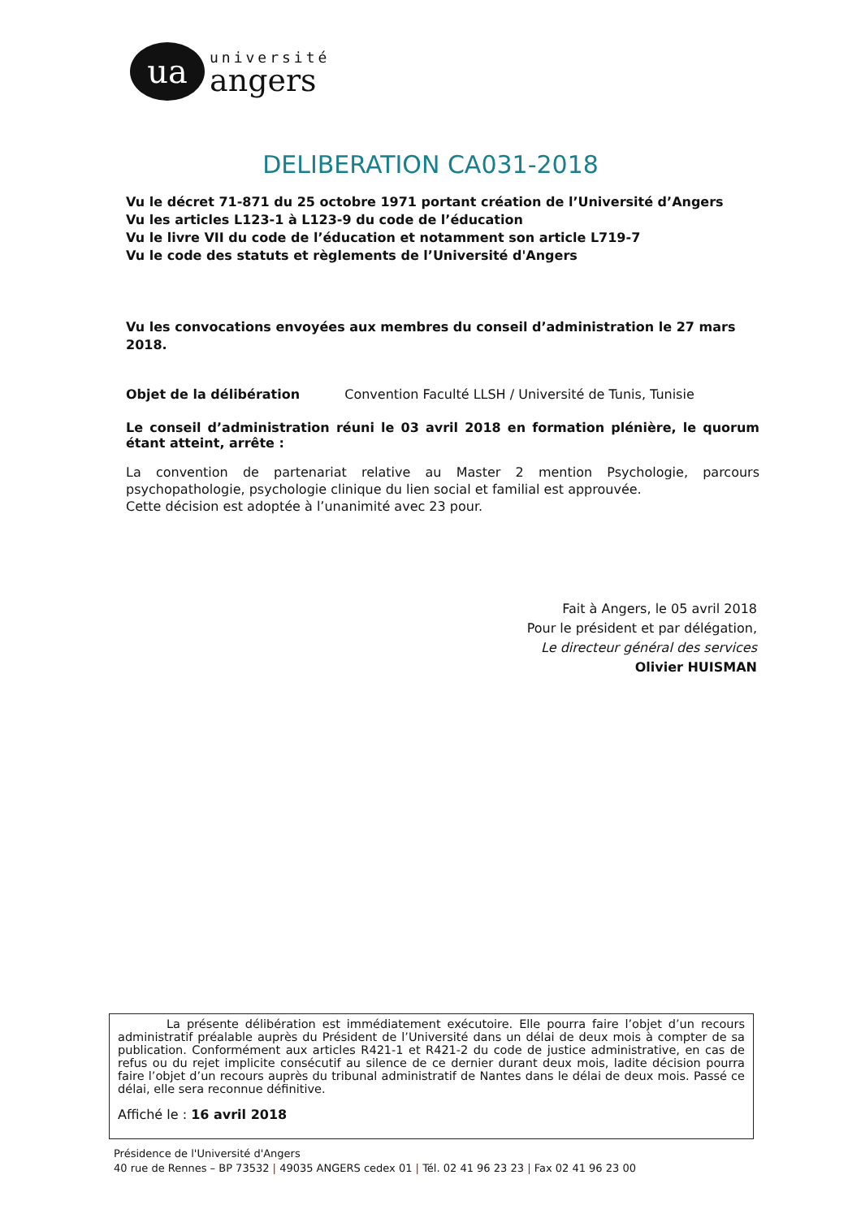ua
université
angers
DELIBERATION CA031-2018
Vu le décret 71-871 du 25 octobre 1971 portant création de l’Université d’Angers
Vu les articles L123-1 à L123-9 du code de l’éducation
Vu le livre VII du code de l’éducation et notamment son article L719-7
Vu le code des statuts et règlements de l’Université d'Angers
Vu les convocations envoyées aux membres du conseil d’administration le 27 mars 2018.
Objet de la délibération Convention Faculté LLSH / Université de Tunis, Tunisie
Le conseil d’administration réuni le 03 avril 2018 en formation plénière, le quorum étant atteint, arrête :
La convention de partenariat relative au Master 2 mention Psychologie, parcours psychopathologie, psychologie clinique du lien social et familial est approuvée.
Cette décision est adoptée à l’unanimité avec 23 pour.
Fait à Angers, le 05 avril 2018
Pour le président et par délégation,
Le directeur général des services
Olivier HUISMAN
La présente délibération est immédiatement exécutoire. Elle pourra faire l’objet d’un recours administratif préalable auprès du Président de l’Université dans un délai de deux mois à compter de sa publication. Conformément aux articles R421-1 et R421-2 du code de justice administrative, en cas de refus ou du rejet implicite consécutif au silence de ce dernier durant deux mois, ladite décision pourra faire l’objet d’un recours auprès du tribunal administratif de Nantes dans le délai de deux mois. Passé ce délai, elle sera reconnue définitive.
Affiché le : 16 avril 2018
Présidence de l'Université d'Angers
40 rue de Rennes – BP 73532 | 49035 ANGERS cedex 01 | Tél. 02 41 96 23 23 | Fax 02 41 96 23 00